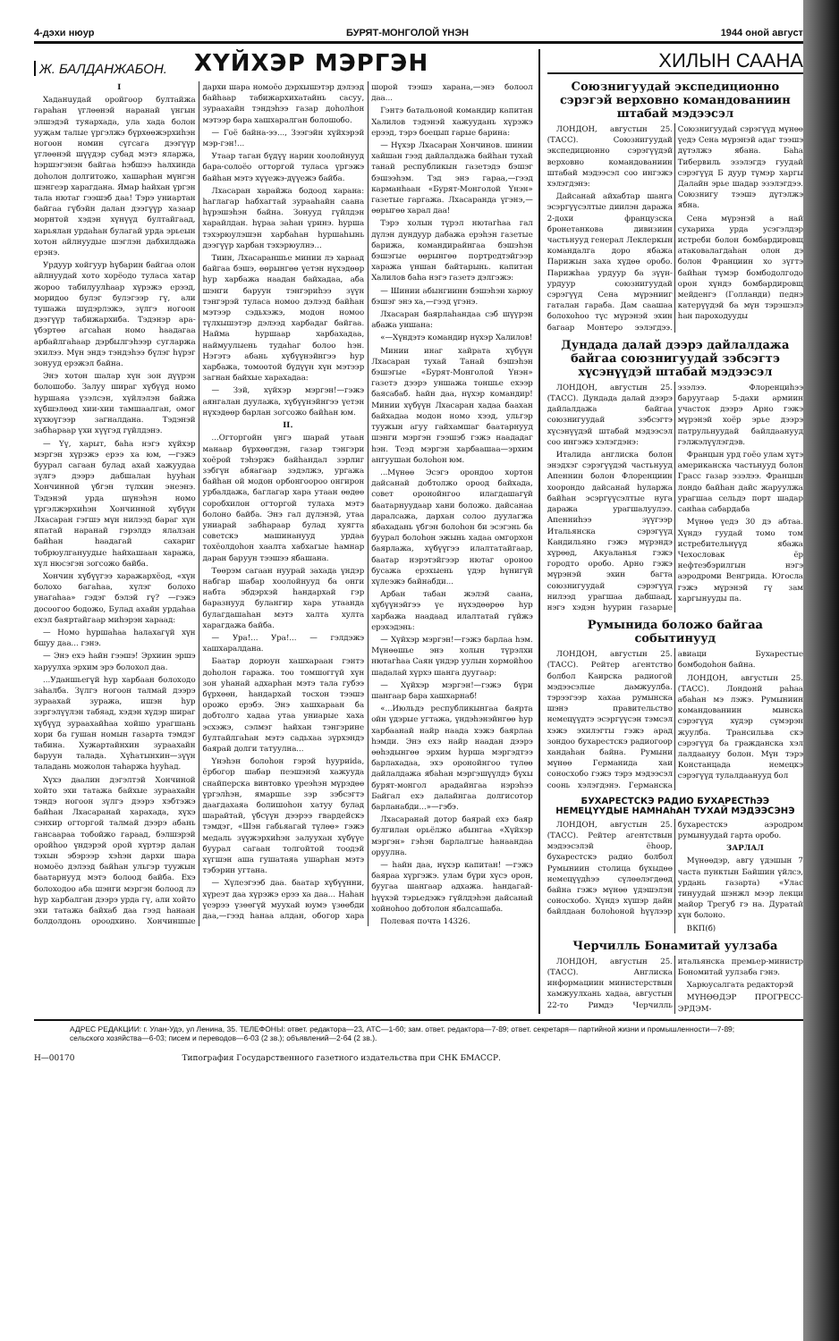4-дэхи нюур БУРЯТ-МОНГОЛОЙ ҮНЭН 1944 оной август
Ж. БАЛДАНЖАБОН.
ХҮЙХЭР МЭРГЭН
I
Хаданuудай оройгоор бултайжа гараhан үглөөнэй наранай үнгын элшэдэй туяархада, ула хада болон ууҗам талые үргэлжэ бүрхөөжэрхиhэн ногоон номин сүгсага дээгүүр үглөөнэй шүүдэр субад мэтэ яларжа, hэршэгэнэн байгаа hэбшээ hалхинда доhолон долгитожо, хашарhан мүнгэн шэнгеэр харагдана. Ямар hайхан үргэн тала нютаг гээшэб даа! Тэрэ униартан байгаа гүбэйн далан дээгүүр хазаар морнтой хэдэн хүнүүд бултайгаад, харьялан урдаhан булагай урда эрьеын хотон айлнуудые шэглэн дабхилдажа ерэнэ.
Урдуур хойгуур hүбарин байгаа олон айлнуудай хото хорёодо туласа хатар жороо табилуулhаар хүрэжэ ерээд, моридоо булэг булэгээр гү, али тушажа шүдэрлэжэ, зүлгэ ногоон дээгүүр табижархиба. Тэдэнэр ара-үбэртөө агсаhан номо hаадагаа арбайлгаhаар дэрбылгэhээр сугларжа эхилээ. Мүн эндэ тэндэhээ бүлэг hүрэг зонууд ерэжэл байна.
Энэ хотон шалар хүн зон дүүрэн болошобо. Залуу шираг хүбүүд номо hуршаяа үзэлсэн, хүйлэлэн байжа хүбшэлөөд хии-хии тамшаалган, омог хүхюүгээр загналдана. Тэдэнэй забhараар үхи хүүгэд гүйлдэнэ.
— Үү, харыт, баhа нэгэ хүйхэр мэргэн хүрэжэ ерээ ха юм, —гэжэ буурал сагаан булад ахай хажуудаа зүлгэ дээрэ дабшалан hууhан Хончинной үбгэн түлхин энеэнэ. Тэдэнэй урда шүнэhэн номо үргэлжэрхиhэн Хончинной хүбүүн Лхасаран гэгшэ мүн нилээд бараг хүн япатай наранай гэрэлдэ ялалзан байhан hаадагай сахариг тобрюулгануудые hайхашаан хаража, хүл нюсэгэн зогсожо байба.
Хончин хүбүүгээ харажархёод, «хүн болохо багаhаа, хүлэг болохо унагаhаа» гэдэг бэлэй гү? —гэжэ досоогоо бодожо, Булад ахайн урдаhаа ехэл баяртайгаар миhэрэн хараад:
— Номо hуршаhаа hалахагүй хүн бшуу даа... гэнэ.
— Энэ ехэ hайн гээшэ! Эрхиин эршэ харуулха эрхим эрэ болохол даа.
...Уданшьегүй hур харбаан болоходо заhалба. Зүлгэ ногоон талмай дээрэ зураахай зуража, ишэн hур зэргэлүүлэн табяад, хэдэн хүдэр шираг хүбүүд зураахайhаа хойшо урагшань хори ба гушан номын газарта тэмдэг табина. Хужартайнхин зураахайн баруун талада. Хүhатынхин—зүүн таладань можолон таhаржа hууhад.
Хүхэ даалин дэгэлтэй Хончиной хойто эхи татажа байхые зураахайн тэндэ ногоон зүлгэ дээрэ хэбтэжэ байhан Лхасаранай харахада, хүхэ сэнхир огторгой талмай дээрэ абань гансаараа тобойжо гараад, бэлшэрэй оройhоо үндэрэй орой хүртэр далан тэхын эбэрээр хэhэн дархи шара номоёо дэлээд байhан ульгэр туужын баатарнууд мэтэ болоод байба. Ехэ болоходоо аба шэнги мэргэн болоод лэ hур харбалган дээрэ урда гү, али хойто эхи татажа байхаб даа гээд hанаан болдолдонь ороодхино. Хончиншые дархи шара номоёо дэрхышэтэр дэлээд байhаар табижархихатайнь сасуу, зураахайн тэндэhээ газар доhолhон мэтээр бара хашхаралган болошобо.
— Гоё байна-ээ..., Зээгэйн хүйхэрэй мэр-гэн!...
Утаар таган бүдүү нарин хоолойнууд бара-солоёо огторгой туласа үргэжэ байhан мэтэ хүүежэ-дүүежэ байба.
Лхасаран харайжа бодоод харана: hаглагар hабхагтай зурааhайн саана hүрэшэhэн байна. Зонууд гүйлдэн харайлдан. hүраа заhан үринэ. hурша тэхэрюулэшэн харбаhан hуршаhынь дээгүүр харбан тэхэрюулнэ...
Тиин, Лхасараншье минии лэ хараад байгаа бэшэ, өөрынгөө үетэн нүхэдөөр hур харбажа наадан байхадаа, аба шэнги баруун тэнгэриhээ зүүн тэнгэрэй туласа номоо дэлээд байhан мэтээр сэдьхэжэ, модон номоо түлхышэтэр дэлээд харбадаг байгаа. Найма hуршаар харбахадаа, наймуулыень тудаhаг болоо hэн. Нэгэтэ абань хүбүүнэйнгээ hур харбажа, томоотой бүдүүн хүн мэтээр загнан байхые харахадаа:
— Зэй, хүйхэр мэргэн!—гэжэ аянгалан дуулажа, хүбүүнэйнгээ үетэн нүхэдөөр барлан зогсожо байhан юм.
II.
...Огторгойн үнгэ шарай утаан манаар бүрхөөгдэн, газар тэнгэри хоёрой тэhэржэ байhандал зэрлиг зэбгүн абяагаар зэдэлжэ, ургажа байhан ой модон орбонгоороо онгирон урбалдажа, баглагар хара утаан өөдөө соробхилон огторгой тулаха мэтэ болоно байба. Энэ гал дүлэнэй, утаа униарай забhараар булад хуягта советскэ машинанууд урдаа тохёолдоhон хаалта хабхагые hамнар даран баруун тээшээ ябашана.
Төөрэм сагаан нуурай захада үндэр набгар шабар хоолойнууд ба онги набта эбдэрхэй hандархай гэр баразнууд булангир хара утаанда булагдашаhан мэтэ халта хулта харагдажа байба.
— Ура!... Ура!... — гэлдэжэ хашхаралдана.
Баатар дорюун хашхараан гэнтэ доhолон гаража. тоо томшоггүй хүн зон уhанай адхарhан мэтэ тала губээ бүрхөөн, hандархай тосхон тээшэ орожо ерэбэ. Энэ хашхараан ба добтолго хадаа утаа униарые хаха эсхэжэ, сэлмэг hайхан тэнгэрине бултайлгаhан мэтэ садьхаа зүрхэндэ баярай долги татуулна...
Үнэhэн болоhон гэрэй hууриida, ёрбогор шабар пеэшэнэй хажууда снайперска винтовко үреэhэн мүрэдөө үргэлhэн, ямаршье зэр зэбсэгтэ даагдахаяа болишоhон хатуу булад шарайтай, үбсүүн дээрээ гвардейскэ тэмдэг, «Шэн габьяагай түлөө» гэжэ медаль зүүжэрхиhэн залуухан хүбүүе буурал сагаан толгойтой тоодэй хүгшэн аша гушатаяа ушарhан мэтэ тэбэрин угтана.
— Хүлеэгээб даа. баатар хүбүүнни, хүреэт даа хүрэжэ ерээ ха даа... Наhан үеэрээ үзөөгүй муухай юумэ үзөөбди даа,—гээд hанаа алдан, обогор хара шорой тээшэ харана,—энэ болоол даа...
Гэнтэ батальоной командир капитан Халилов тэдэнэй хажуудань хүрэжэ ерээд, тэрэ боецып гарые барина:
— Нүхэр Лхасаран Хончинов. шинии хайшан гээд дайлалдажа байhан тухай танай республикын газетэдэ бэшэг бэшээhэм. Тэд энэ гараа,—гээд карманhаан «Бурят-Монголой Үнэн» газетые гаргажа. Лхасаранда үгэнэ,—өөрыгөө харал даа!
Тэрэ холын түрэл нютагhаа гал дүлэн дундуур дабажа ерэhэн газетые барижа, командирайнгаа бэшэhэн бэшэгые өөрынгөө портредтэйгээр хаража үншан байтарынь. капитан Халилов баhа нэгэ газетэ дэлгэжэ:
— Шинии абынгиинн бэшэhэн харюу бэшэг энэ ха,—гээд үгэнэ.
Лхасаран баярлаhандаа сэб шүүрэн абажа уншана:
«—Хүндэтэ командир нүхэр Халилов!
Минии инаг хайрата хүбүүн Лхасаран тухай Танай бэшэhэн бэшэгые «Бурят-Монголой Үнэн» газетэ дээрэ уншажа тоншье ехээр баясабаб. hайн даа, нүхэр командир! Минии хүбүүн Лхасаран хадаа баахан байхадаа модон номо хээд, ульгэр туужын агуу гайхамшаг баатарнууд шэнги мэргэн гээшэб гэжэ наададаг hэн. Теэд мэргэн харбаашаа—эрхим ангуушан болоhон юм.
...Мүнөө Эсэгэ орондоо хортон дайсанай добтолжо ороод байхада, совет оронойнгоо илагдашагүй баатарнуудаар хани боложо. дайсанаа даралсажа, дархан солоо дуулагжа ябахадань үбгэн болоhон би эсэгэнь ба буурал болоhон эжынь хадаа омгорхон баярлажа, хүбүүгээ илалтатайгаар, баатар нэрэтэйгээр нютаг ороноо бусажа ерэхыень үдэр hүнигүй хүлеэжэ байнабди...
Арбан табан жэлэй саана, хүбүүнэйгээ үе нүхэдөөрөө hур харбажа наадаад илалтатай гүйжэ ерэхэдэнь:
— Хүйхэр мэргэн!—гэжэ барлаа hэм. Мүнөөшье энэ холын түрэлхи нютагhаа Саян үндэр уулын хормойhоо шадалай хүрхэ шанга дуугаар:
— Хүйхэр мэргэн!—гэжэ бүри шангаар бара хашхарнаб!
«...Июльдэ республикынгаа баярта ойн үдэрые угтажа, үндэhэнэйнгөө hур харбаанай найр наада хэжэ баярлаа hэмди. Энэ ехэ найр наадан дээрэ өөhэдынгөө эрхим hурша мэргэдтээ барлахадаа, эхэ оронойнгоо түлөө дайлалдажа ябаhан мэргэшүүлдэ бүхы бурят-монгол арадайнгаа нэрэhээ Байгал ехэ далайнгаа долгисотор барланабди...»—гэбэ.
Лхасаранай дотор баярай ехэ баяр булгилан орьёлжо абынгаа «Хүйхэр мэргэн» гэhэн барлалгые hанаандаа оруулна.
— hайн даа, нүхэр капитан! —гэжэ баяраа хүргэжэ. улам бүри хүсэ орон, буугаа шангаар адхажа. hандагай-hүүхэй тэрьедэжэ гүйлдэhэн дайсанай хойноhоо добтолон ябалсашаба.
Полевая почта 14326.
ХИЛЫН СААНА
Союзнигуудай экспедиционно сэрэгэй верховно командованиин штабай мэдээсэл
ЛОНДОН, августын 25. (ТАСС). Союзнигуудай экспедиционно сэрэгүүдэй верховно командованиин штабай мэдээсэл соо ингэжэ хэлэгдэнэ:
Дайсанай айхабтар шанга эсэргүүсэлтые диилэн даража 2-дохи французска бронетанкова дивизиин частьнууд генерал Леклеркын командалга доро ябажа Парижын заха хүдөө оробо. Парижhаа урдуур ба зүүн-урдуур союзнигуудай сэрэгүүд Сена мүрэнииг гаталан гараба. Дам саашаа болохоhоо түс мүрэнэй эхин багаар Монтеро ээлэгдээ. Союзнигуудай сэрэгүүд мүнөө үедэ Сена мүрэнэй адаг тээшэ дүтэлжэ ябана. Баhа Тибервиль эзэлэгдэ гуудай сэрэгүүд Б дуур түмэр харгы Далайн эрье шадар эзэлэгдээ. Союзнигу тээшэ дүтэлжэ ябна.
Сена мүрэнэй а най сухариха урда усэгэлдэр истреби болон бомбардировщ атаковалагдаhан олон дэ болон Франциин хо зүгтэ байhан түмэр бомбодолгодо орон хүндэ бомбардировщ мейденгэ (Голланди) педнэ катерүүдэй ба мүн тэрэшэлэ hан пароходууды
Дундада далай дээрэ дайлалдажа байгаа союзнигуудай зэбсэгтэ хүсэнүүдэй штабай мэдээсэл
ЛОНДОН, августын 25. (ТАСС). Дундада далай дээрэ дайлалдажа байгаа союзнигуудай зэбсэгтэ хүсэнүүдэй штабай мэдээсэл соо ингэжэ хэлэгдэнэ:
Италида англиска болон энэдхэг сэрэгүүдэй частьнууд Апеннин болон Флоренциин хоорондо дайсанай hуларжа байhан эсэргүүсэлтые нуга даража урагшалуулээ. Апенниhээ зүүгээр Итальянска сэрэгүүд Кандильяно гэжэ мүрэндэ хүрөөд, Акуаланья гэжэ городто оробо. Арно гэжэ мүрэнэй эхин багта союзнигуудай сэрэгүүд нилээд урагшаа дабшаад, нэгэ хэдэн hуурин газарые эзэлээ. Флоренциhээ баруугаар 5-дахи армиин участок дээрэ Арно гэжэ мүрэнэй хоёр эрье дээрэ патрульнуудай байлдаанууд гэлжэлүүлэгдэв.
Францын урд гоёо улам хүтэ американска частьнууд болон Грасс газар эзэлээ. Францын лондо байhан дайс жаруулжа урагшаа сельдэ порт шадар санhаа сабардаба
Мүнөө үедэ 30 дэ абтаа. Хүндэ гуудай томо том истребительнүүд ябажа Чехословак ёр нефтеэбэрилгын нэгэ аэродроми Венгрида. Югосла гэжэ мүрэнэй гү зам харгынууды па.
Румынида боложо байгаа событинууд
ЛОНДОН, августын 25. (ТАСС). Рейтер агентство болбол Каирска радиогой мэдээсэлые дамжуулба. тэрээгээр хахаа румынска шэнэ правительство немецүүдтэ эсэргүүсэн тэмсэл хэжэ эхилэгты гэжэ арад зондоо бухарестскэ радиогоор хандаhан байна. Румыни мүнөө Германида хаи соносхобо гэжэ тэрэ мэдээсэл соонь хэлэгдэнэ. Германска авиаци Бухарестые бомбодоhон байна.
ЛОНДОН, августын 25. (ТАСС). Лондонй раhаа абаhан мэ лэжэ. Румыниин командованиин мынска сэрэгүүд хүдэр сүмэрэн жуулба. Трансильва скэ сэрэгүүд ба гражданска хэл лалдаануу болон. Мүн тэрэ Констанцада немецкэ сэрэгүүд тулалдаанууд бол
БУХАРЕСТСКЭ РАДИО БУХАРЕСТhЭЭ НЕМЕЦҮҮДЫЕ НАМНАhАН ТУХАЙ МЭДЭЭСЭНЭ
ЛОНДОН, августын 25. (ТАСС). Рейтер агентствын мэдээсэлэй ёhоор, бухарестскэ радио болбол Румыниин столица бүхыдөө немецүүдhээ сүлөөлэгдөөд байна гэжэ мүнөө үдэшэлэн соносхобо. Хүндэ хүшэр дайн байлдаан болоhоной hүүлээр бухарестскэ аэродром румынуудай гарта оробо.
ЗАРЛАЛ
Мүнөөдэр, авгу үдэшын 7 часта пунктын Байшин үйлсэ, урдань газарта) «Улас тинуудай шэнжл мээр лекци майор Трегуб гэ на. Дуратай хүн болоно.
ВКП(б)
Черчилль Бонамитай уулзаба
ЛОНДОН, августын 25. (ТАСС). Англиска информациин министерствын хамжуулхань хадаа, августын 22-то Римдэ Черчилль итальянска премьер-министр Бономитай уулзаба гэнэ.
Харюусалгата редакторэй
МҮНӨӨДЭР ПРОГРЕСС- ЭРДЭМ-
АДРЕС РЕДАКЦИИ: г. Улан-Удэ, ул Ленина, 35. ТЕЛЕФОНЫ: ответ. редактора—23, АТС—1-60; зам. ответ. редактора—7-89; ответ. секретаря— партийной жизни и промышленности—7-89; сельского хозяйства—6-03; писем и переводов—6-03 (2 зв.); объявлений—2-64 (2 зв.).
Н—00170 Типография Государственного газетного издательства при СНК БМАССР.